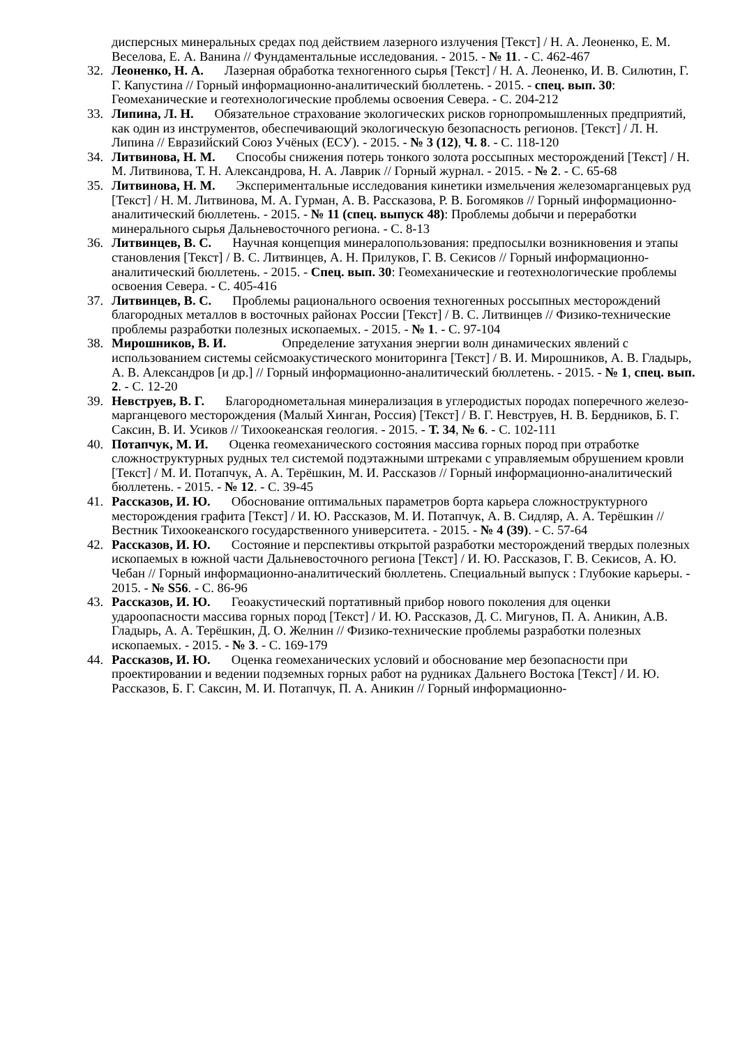дисперсных минеральных средах под действием лазерного излучения [Текст] / Н. А. Леоненко, Е. М. Веселова, Е. А. Ванина // Фундаментальные исследования. - 2015. - № 11. - С. 462-467
32. Леоненко, Н. А. Лазерная обработка техногенного сырья [Текст] / Н. А. Леоненко, И. В. Силютин, Г. Г. Капустина // Горный информационно-аналитический бюллетень. - 2015. - спец. вып. 30: Геомеханические и геотехнологические проблемы освоения Севера. - С. 204-212
33. Липина, Л. Н. Обязательное страхование экологических рисков горнопромышленных предприятий, как один из инструментов, обеспечивающий экологическую безопасность регионов. [Текст] / Л. Н. Липина // Евразийский Союз Учёных (ЕСУ). - 2015. - № 3 (12), Ч. 8. - С. 118-120
34. Литвинова, Н. М. Способы снижения потерь тонкого золота россыпных месторождений [Текст] / Н. М. Литвинова, Т. Н. Александрова, Н. А. Лаврик // Горный журнал. - 2015. - № 2. - С. 65-68
35. Литвинова, Н. М. Экспериментальные исследования кинетики измельчения железомарганцевых руд [Текст] / Н. М. Литвинова, М. А. Гурман, А. В. Рассказова, Р. В. Богомяков // Горный информационно-аналитический бюллетень. - 2015. - № 11 (спец. выпуск 48): Проблемы добычи и переработки минерального сырья Дальневосточного региона. - С. 8-13
36. Литвинцев, В. С. Научная концепция минералопользования: предпосылки возникновения и этапы становления [Текст] / В. С. Литвинцев, А. Н. Прилуков, Г. В. Секисов // Горный информационно-аналитический бюллетень. - 2015. - Спец. вып. 30: Геомеханические и геотехнологические проблемы освоения Севера. - С. 405-416
37. Литвинцев, В. С. Проблемы рационального освоения техногенных россыпных месторождений благородных металлов в восточных районах России [Текст] / В. С. Литвинцев // Физико-технические проблемы разработки полезных ископаемых. - 2015. - № 1. - С. 97-104
38. Мирошников, В. И. Определение затухания энергии волн динамических явлений с использованием системы сейсмоакустического мониторинга [Текст] / В. И. Мирошников, А. В. Гладырь, А. В. Александров [и др.] // Горный информационно-аналитический бюллетень. - 2015. - № 1, спец. вып. 2. - С. 12-20
39. Невструев, В. Г. Благороднометальная минерализация в углеродистых породах поперечного железо-марганцевого месторождения (Малый Хинган, Россия) [Текст] / В. Г. Невструев, Н. В. Бердников, Б. Г. Саксин, В. И. Усиков // Тихоокеанская геология. - 2015. - Т. 34, № 6. - С. 102-111
40. Потапчук, М. И. Оценка геомеханического состояния массива горных пород при отработке сложноструктурных рудных тел системой подэтажными штреками с управляемым обрушением кровли [Текст] / М. И. Потапчук, А. А. Терёшкин, М. И. Рассказов // Горный информационно-аналитический бюллетень. - 2015. - № 12. - С. 39-45
41. Рассказов, И. Ю. Обоснование оптимальных параметров борта карьера сложноструктурного месторождения графита [Текст] / И. Ю. Рассказов, М. И. Потапчук, А. В. Сидляр, А. А. Терёшкин // Вестник Тихоокеанского государственного университета. - 2015. - № 4 (39). - С. 57-64
42. Рассказов, И. Ю. Состояние и перспективы открытой разработки месторождений твердых полезных ископаемых в южной части Дальневосточного региона [Текст] / И. Ю. Рассказов, Г. В. Секисов, А. Ю. Чебан // Горный информационно-аналитический бюллетень. Специальный выпуск : Глубокие карьеры. - 2015. - № S56. - С. 86-96
43. Рассказов, И. Ю. Геоакустический портативный прибор нового поколения для оценки удароопасности массива горных пород [Текст] / И. Ю. Рассказов, Д. С. Мигунов, П. А. Аникин, А.В. Гладырь, А. А. Терёшкин, Д. О. Желнин // Физико-технические проблемы разработки полезных ископаемых. - 2015. - № 3. - С. 169-179
44. Рассказов, И. Ю. Оценка геомеханических условий и обоснование мер безопасности при проектировании и ведении подземных горных работ на рудниках Дальнего Востока [Текст] / И. Ю. Рассказов, Б. Г. Саксин, М. И. Потапчук, П. А. Аникин // Горный информационно-